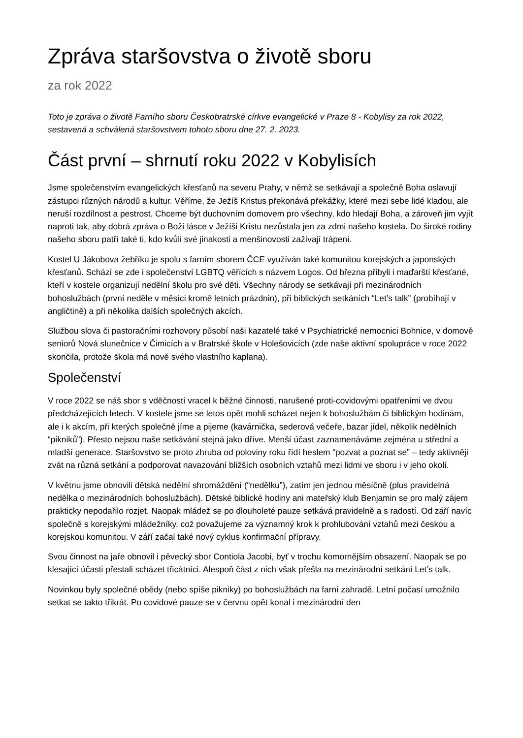Zpráva staršovstva o životě sboru
za rok 2022
Toto je zpráva o životě Farního sboru Českobratrské církve evangelické v Praze 8 - Kobylisy za rok 2022, sestavená a schválená staršovstvem tohoto sboru dne 27. 2. 2023.
Část první – shrnutí roku 2022 v Kobylisích
Jsme společenstvím evangelických křesťanů na severu Prahy, v němž se setkávají a společně Boha oslavují zástupci různých národů a kultur. Věříme, že Ježíš Kristus překonává překážky, které mezi sebe lidé kladou, ale neruší rozdílnost a pestrost. Chceme být duchovním domovem pro všechny, kdo hledají Boha, a zároveň jim vyjít naproti tak, aby dobrá zpráva o Boží lásce v Ježíši Kristu nezůstala jen za zdmi našeho kostela. Do široké rodiny našeho sboru patří také ti, kdo kvůli své jinakosti a menšinovosti zažívají trápení.
Kostel U Jákobova žebříku je spolu s farním sborem ČCE využíván také komunitou korejských a japonských křesťanů. Schází se zde i společenství LGBTQ věřících s názvem Logos. Od března přibyli i maďarští křesťané, kteří v kostele organizují nedělní školu pro své děti. Všechny národy se setkávají při mezinárodních bohoslužbách (první neděle v měsíci kromě letních prázdnin), při biblických setkáních “Let’s talk” (probíhají v angličtině) a při několika dalších společných akcích.
Službou slova či pastoračními rozhovory působí naši kazatelé také v Psychiatrické nemocnici Bohnice, v domově seniorů Nová slunečnice v Čimicích a v Bratrské škole v Holešovicích (zde naše aktivní spolupráce v roce 2022 skončila, protože škola má nově svého vlastního kaplana).
Společenství
V roce 2022 se náš sbor s vděčností vracel k běžné činnosti, narušené proti-covidovými opatřeními ve dvou předcházejících letech. V kostele jsme se letos opět mohli scházet nejen k bohoslužbám či biblickým hodinám, ale i k akcím, při kterých společně jíme a pijeme (kavárnička, sederová večeře, bazar jídel, několik nedělních “pikniků”). Přesto nejsou naše setkávání stejná jako dříve. Menší účast zaznamenáváme zejména u střední a mladší generace. Staršovstvo se proto zhruba od poloviny roku řídí heslem “pozvat a poznat se” – tedy aktivněji zvát na různá setkání a podporovat navazování bližších osobních vztahů mezi lidmi ve sboru i v jeho okolí.
V květnu jsme obnovili dětská nedělní shromáždění (“nedělku”), zatím jen jednou měsíčně (plus pravidelná nedělka o mezinárodních bohoslužbách). Dětské biblické hodiny ani mateřský klub Benjamin se pro malý zájem prakticky nepodařilo rozjet. Naopak mládež se po dlouholeté pauze setkává pravidelně a s radostí. Od září navíc společně s korejskými mládežníky, což považujeme za významný krok k prohlubování vztahů mezi českou a korejskou komunitou. V září začal také nový cyklus konfirmační přípravy.
Svou činnost na jaře obnovil i pěvecký sbor Contiola Jacobi, byť v trochu komornějším obsazení. Naopak se po klesající účasti přestali scházet třicátníci. Alespoň část z nich však přešla na mezinárodní setkání Let’s talk.
Novinkou byly společné obědy (nebo spíše pikniky) po bohoslužbách na farní zahradě. Letní počasí umožnilo setkat se takto třikrát. Po covidové pauze se v červnu opět konal i mezinárodní den